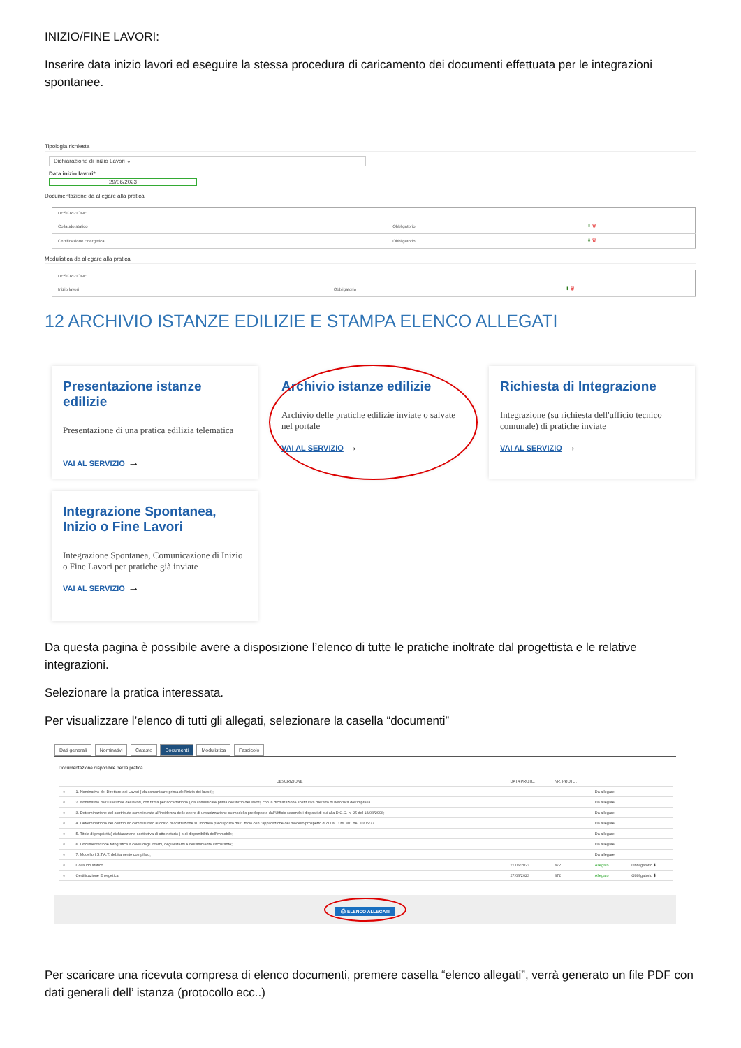INIZIO/FINE LAVORI:
Inserire data inizio lavori ed eseguire la stessa procedura di caricamento dei documenti effettuata per le integrazioni spontanee.
Tipologia richiesta
Dichiarazione di Inizio Lavori ⌄
Data inizio lavori*
29/06/2023
Documentazione da allegare alla pratica
| DESCRIZIONE | | ... |
| --- | --- | --- |
| Collaudo statico | Obbligatorio | ⬇ 🗑 |
| Certificazione Energetica | Obbligatorio | ⬇ 🗑 |
Modulistica da allegare alla pratica
| DESCRIZIONE | | ... |
| --- | --- | --- |
| Inizio lavori | Obbligatorio | ⬇ 🗑 |
12 ARCHIVIO ISTANZE EDILIZIE E STAMPA ELENCO ALLEGATI
Presentazione istanze edilizie
Presentazione di una pratica edilizia telematica
VAI AL SERVIZIO →
Archivio istanze edilizie
Archivio delle pratiche edilizie inviate o salvate nel portale
VAI AL SERVIZIO →
Richiesta di Integrazione
Integrazione (su richiesta dell'ufficio tecnico comunale) di pratiche inviate
VAI AL SERVIZIO →
Integrazione Spontanea, Inizio o Fine Lavori
Integrazione Spontanea, Comunicazione di Inizio o Fine Lavori per pratiche già inviate
VAI AL SERVIZIO →
Da questa pagina è possibile avere a disposizione l’elenco di tutte le pratiche inoltrate dal progettista e le relative integrazioni.
Selezionare la pratica interessata.
Per visualizzare l’elenco di tutti gli allegati, selezionare la casella “documenti”
Dati generali Nominativi Catasto Documenti Modulistica Fascicolo
Documentazione disponibile per la pratica
| | DESCRIZIONE | DATA PROTO. | NR. PROTO. | | |
| --- | --- | --- | --- | --- | --- |
| ○ | 1. Nominativo del Direttore dei Lavori ( da comunicare prima dell'inizio dei lavori); | | | Da allegare | |
| ○ | 2. Nominativo dell'Esecutore dei lavori, con firma per accettazione ( da comunicare prima dell'inizio dei lavori) con la dichiarazione sostitutiva dell'atto di notorietà dell'impresa | | | Da allegare | |
| ○ | 3. Determinazione del contributo commisurato all'incidenza delle opere di urbanizzazione su modello predisposto dall'Ufficio secondo i disposti di cui alla D.C.C. n. 25 del 18/03/2008; | | | Da allegare | |
| ○ | 4. Determinazione del contributo commisurato al costo di costruzione su modello predisposto dall'Ufficio con l'applicazione del modello prospetto di cui al D.M. 801 del 10/05/77 | | | Da allegare | |
| ○ | 5. Titolo di proprietà ( dichiarazione sostitutiva di atto notorio ) o di disponibilità dell'immobile; | | | Da allegare | |
| ○ | 6. Documentazione fotografica a colori degli interni, degli esterni e dell'ambiente circostante; | | | Da allegare | |
| ○ | 7. Modello I.S.T.A.T. debitamente compilato; | | | Da allegare | |
| ○ | Collaudo statico | 27/06/2023 | 472 | Allegato | Obbligatorio ⬇ |
| ○ | Certificazione Energetica | 27/06/2023 | 472 | Allegato | Obbligatorio ⬇ |
⎙ ELENCO ALLEGATI
Per scaricare una ricevuta compresa di elenco documenti, premere casella “elenco allegati”, verrà generato un file PDF con dati generali dell’ istanza (protocollo ecc..)